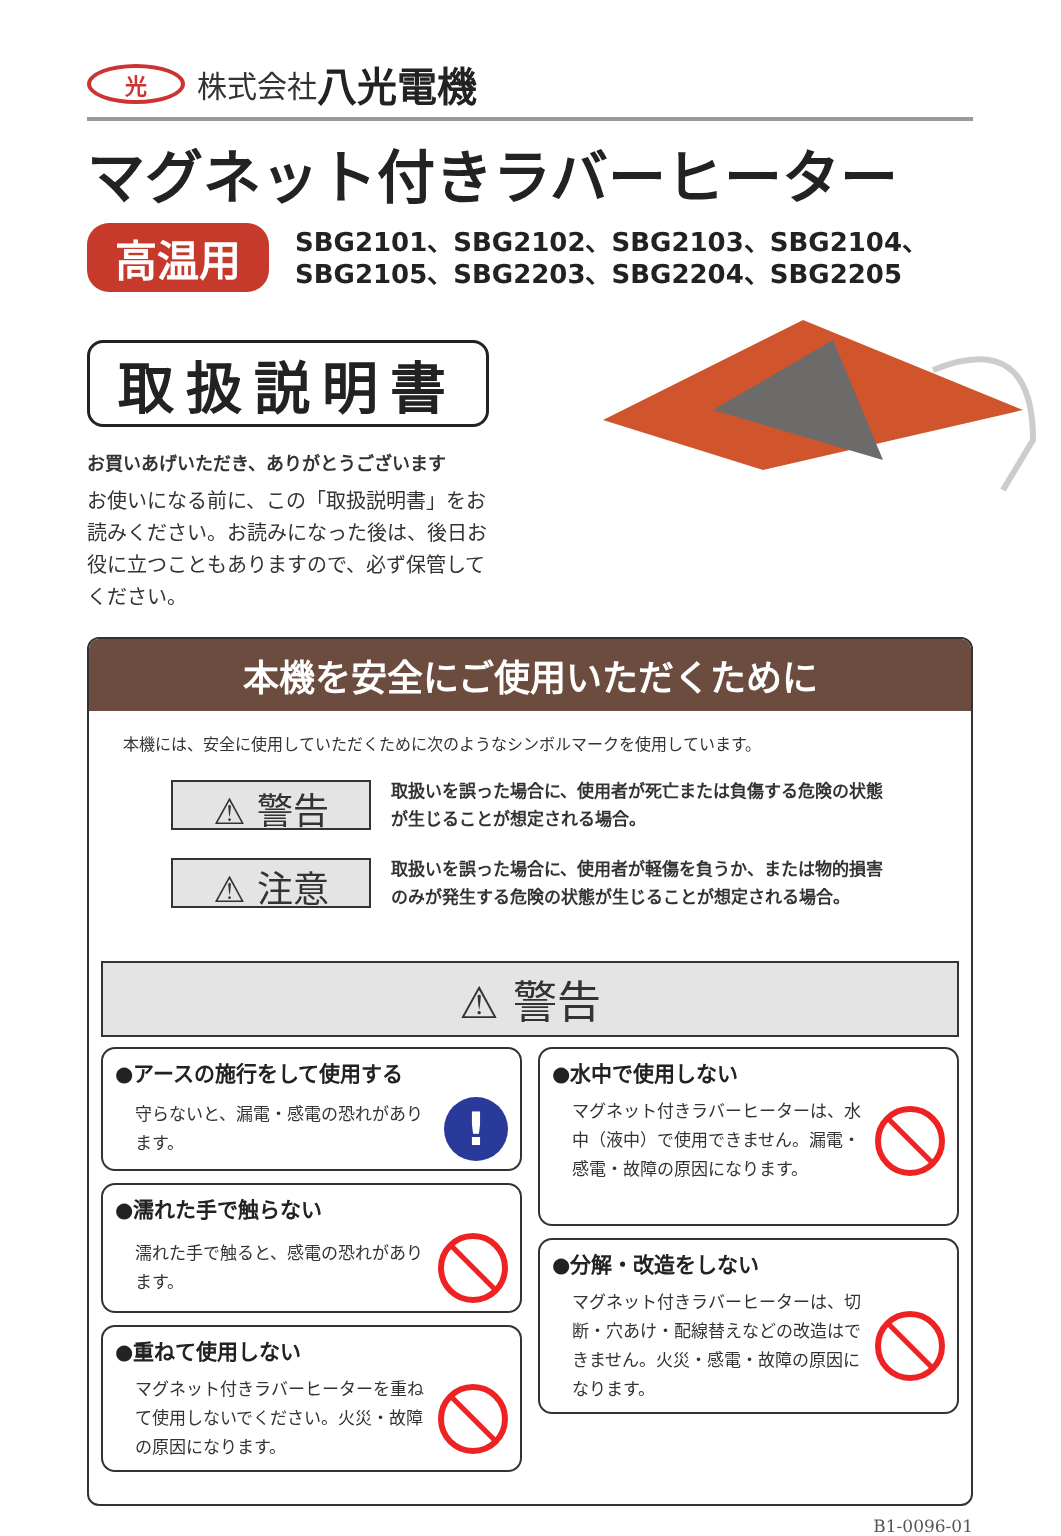光株式会社 八光電機
マグネット付きラバーヒーター
高温用
SBG2101、SBG2102、SBG2103、SBG2104、
SBG2105、SBG2203、SBG2204、SBG2205
取扱説明書
お買いあげいただき、ありがとうございます
お使いになる前に、この「取扱説明書」をお読みください。お読みになった後は、後日お役に立つこともありますので、必ず保管してください。
本機を安全にご使用いただくために
本機には、安全に使用していただくために次のようなシンボルマークを使用しています。
⚠ 警告
取扱いを誤った場合に、使用者が死亡または負傷する危険の状態
が生じることが想定される場合。
⚠ 注意
取扱いを誤った場合に、使用者が軽傷を負うか、または物的損害
のみが発生する危険の状態が生じることが想定される場合。
⚠ 警告
●アースの施行をして使用する
守らないと、漏電・感電の恐れがあります。
!
●濡れた手で触らない
濡れた手で触ると、感電の恐れがあります。
●重ねて使用しない
マグネット付きラバーヒーターを重ねて使用しないでください。火災・故障の原因になります。
●水中で使用しない
マグネット付きラバーヒーターは、水中（液中）で使用できません。漏電・感電・故障の原因になります。
●分解・改造をしない
マグネット付きラバーヒーターは、切断・穴あけ・配線替えなどの改造はできません。火災・感電・故障の原因になります。
B1-0096-01